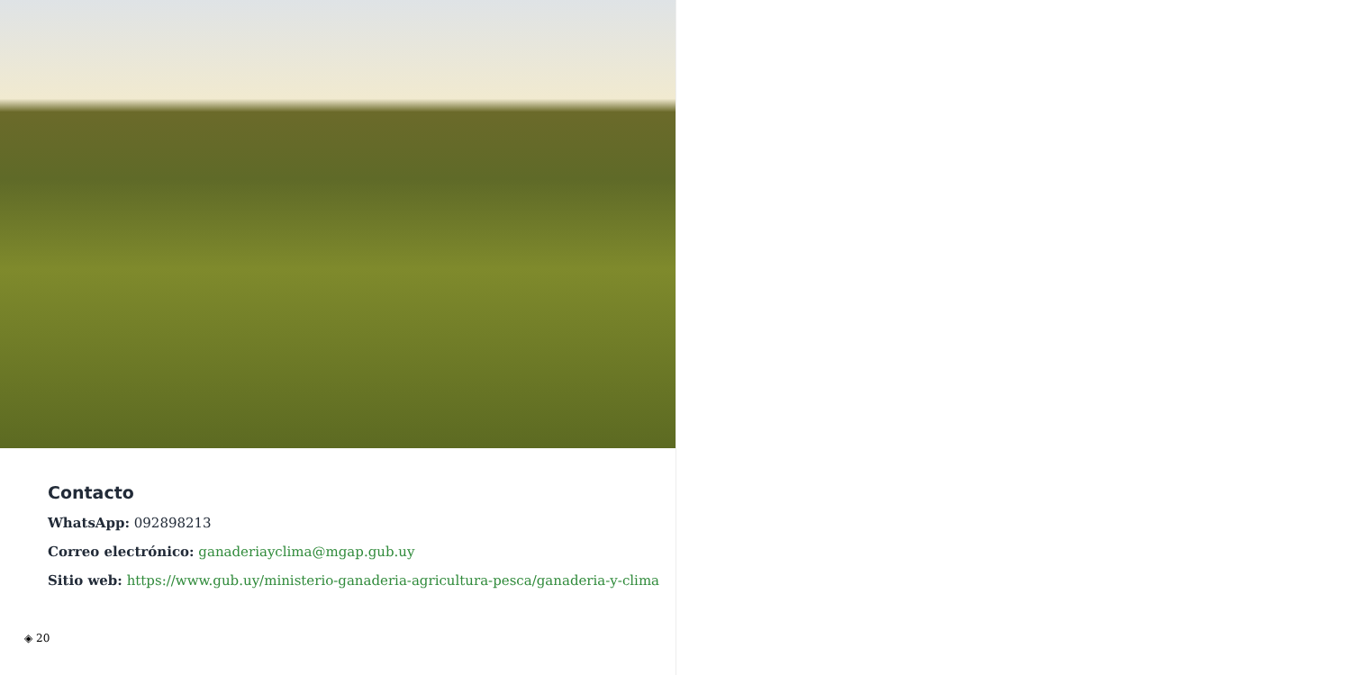Contacto
WhatsApp: 092898213
Correo electrónico: ganaderiayclima@mgap.gub.uy
Sitio web: https://www.gub.uy/ministerio-ganaderia-agricultura-pesca/ganaderia-y-clima
◈ 20